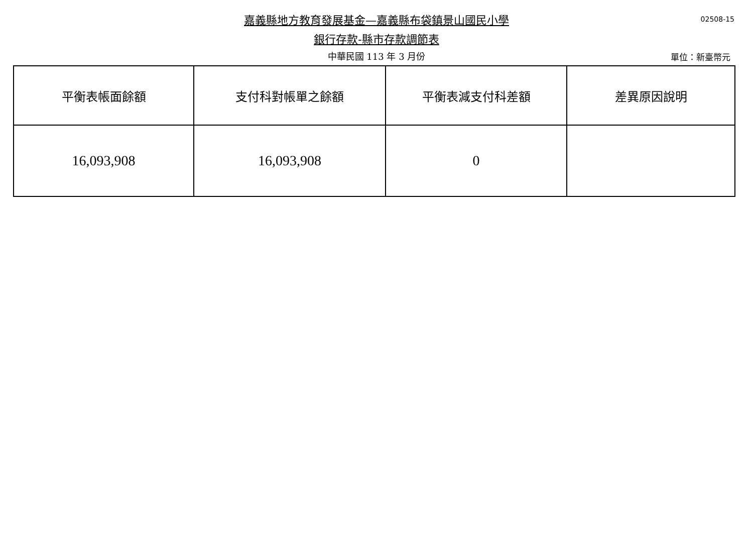嘉義縣地方教育發展基金—嘉義縣布袋鎮景山國民小學
銀行存款-縣市存款調節表
中華民國 113 年 3 月份
02508-15
單位：新臺幣元
| 平衡表帳面餘額 | 支付科對帳單之餘額 | 平衡表減支付科差額 | 差異原因說明 |
| --- | --- | --- | --- |
| 16,093,908 | 16,093,908 | 0 | |